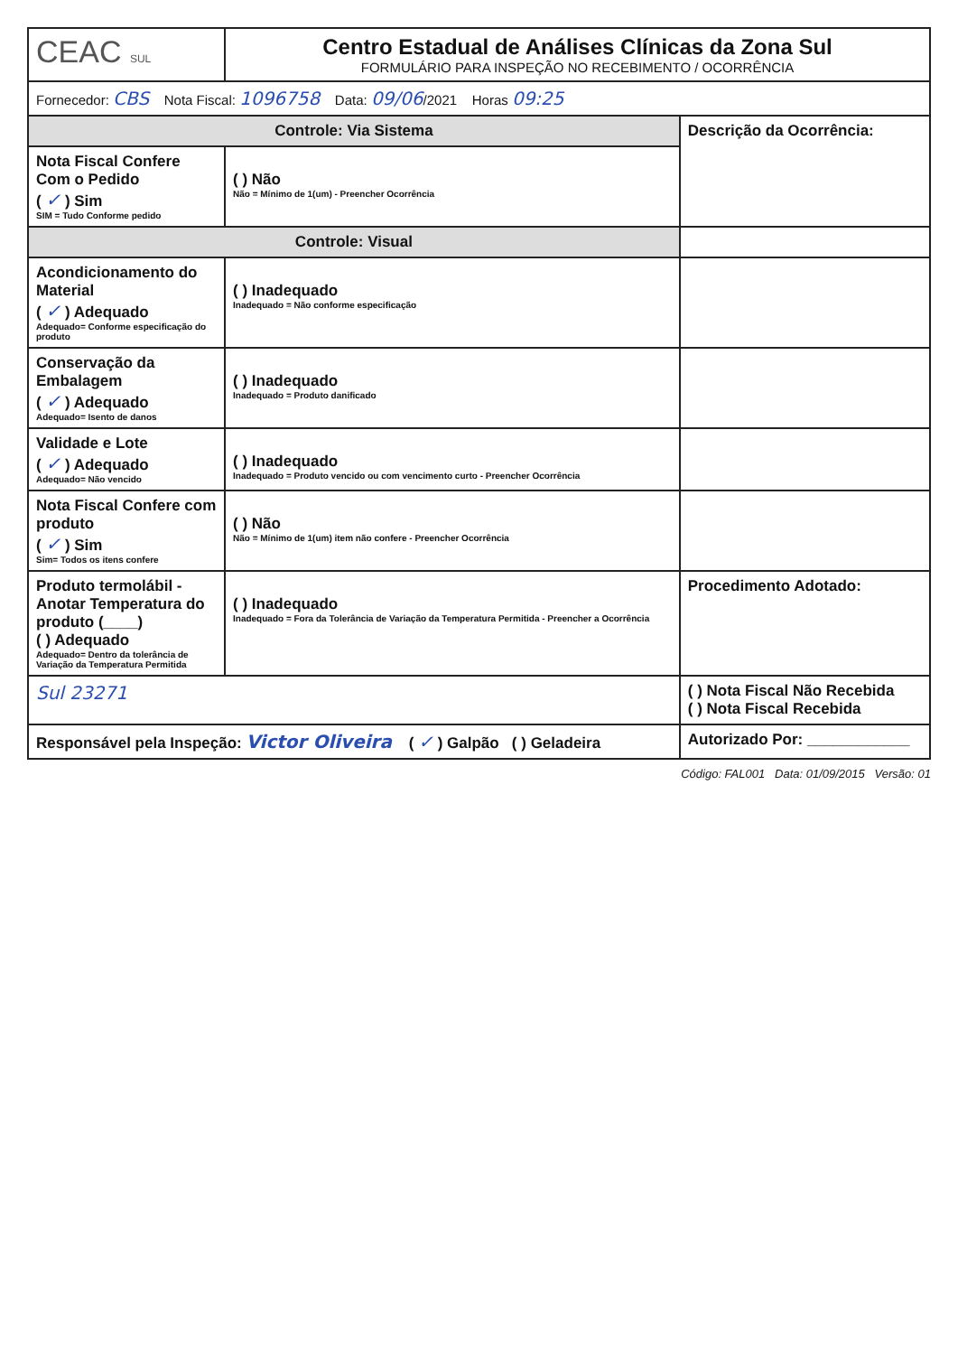| CEAC SUL | Centro Estadual de Análises Clínicas da Zona Sul FORMULÁRIO PARA INSPEÇÃO NO RECEBIMENTO / OCORRÊNCIA | |
| Fornecedor: CBS Nota Fiscal: 1096758 Data: 09/06 /2021 Horas 09:25 | | |
| Controle: Via Sistema | | Descrição da Ocorrência: |
| Nota Fiscal Confere Com o Pedido ( ✓ ) Sim SIM = Tudo Conforme pedido | ( ) Não Não = Mínimo de 1(um) - Preencher Ocorrência | |
| Controle: Visual | | |
| Acondicionamento do Material ( ✓ ) Adequado Adequado= Conforme especificação do produto | ( ) Inadequado Inadequado = Não conforme especificação | |
| Conservação da Embalagem ( ✓ ) Adequado Adequado= Isento de danos | ( ) Inadequado Inadequado = Produto danificado | |
| Validade e Lote ( ✓ ) Adequado Adequado= Não vencido | ( ) Inadequado Inadequado = Produto vencido ou com vencimento curto - Preencher Ocorrência | |
| Nota Fiscal Confere com produto ( ✓ ) Sim Sim= Todos os itens confere | ( ) Não Não = Mínimo de 1(um) item não confere - Preencher Ocorrência | |
| Produto termolábil - Anotar Temperatura do produto (____) ( ) Adequado Adequado= Dentro da tolerância de Variação da Temperatura Permitida | ( ) Inadequado Inadequado = Fora da Tolerância de Variação da Temperatura Permitida - Preencher a Ocorrência | Procedimento Adotado: |
| Sul 23271 | | ( ) Nota Fiscal Não Recebida ( ) Nota Fiscal Recebida |
| Responsável pela Inspeção: Victor Oliveira ( ✓ ) Galpão ( ) Geladeira | | Autorizado Por: ____________ |
Código: FAL001 Data: 01/09/2015 Versão: 01